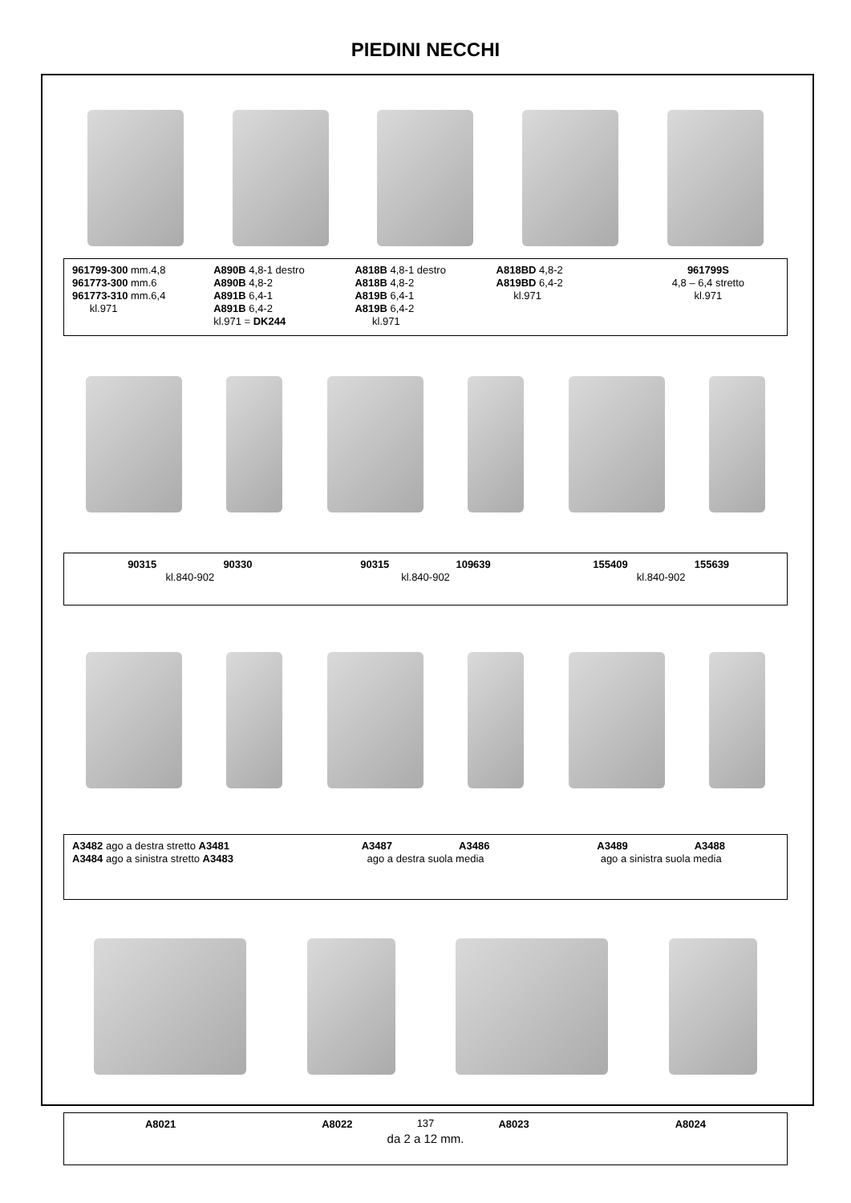PIEDINI NECCHI
961799-300 mm.4,8
961773-300 mm.6
961773-310 mm.6,4
kl.971
A890B 4,8-1 destro
A890B 4,8-2
A891B 6,4-1
A891B 6,4-2
kl.971 = DK244
A818B 4,8-1 destro
A818B 4,8-2
A819B 6,4-1
A819B 6,4-2
kl.971
A818BD 4,8-2
A819BD 6,4-2
kl.971
961799S
4,8 – 6,4 stretto
kl.971
90315 90330
kl.840-902
90315 109639
kl.840-902
155409 155639
kl.840-902
A3482 ago a destra stretto A3481
A3484 ago a sinistra stretto A3483
A3487 A3486
ago a destra suola media
A3489 A3488
ago a sinistra suola media
A8021 A8022 A8023 A8024
da 2 a 12 mm.
137